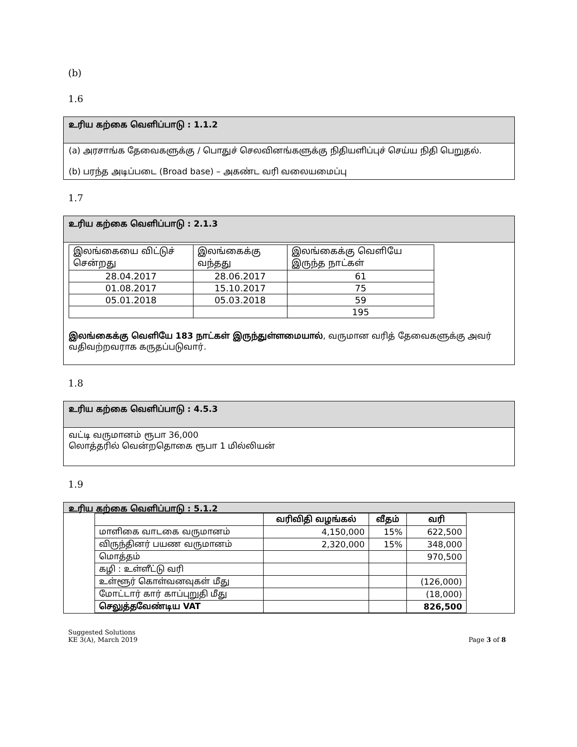(b)
1.6
உரிய கற்கை வெளிப்பாடு : 1.1.2
(a) அரசாங்க தேவைகளுக்கு / பொதுச் செலவினங்களுக்கு நிதியளிப்புச் செய்ய நிதி பெறுதல்.
(b) பரந்த அடிப்படை (Broad base) – அகண்ட வரி வலையமைப்பு
1.7
உரிய கற்கை வெளிப்பாடு : 2.1.3
| இலங்கையை விட்டுச் சென்றது | இலங்கைக்கு வந்தது | இலங்கைக்கு வெளியே இருந்த நாட்கள் |
| 28.04.2017 | 28.06.2017 | 61 |
| 01.08.2017 | 15.10.2017 | 75 |
| 05.01.2018 | 05.03.2018 | 59 |
| | | 195 |
இலங்கைக்கு வெளியே 183 நாட்கள் இருந்துள்ளமையால், வருமான வரித் தேவைகளுக்கு அவர் வதிவற்றவராக கருதப்படுவார்.
1.8
உரிய கற்கை வெளிப்பாடு : 4.5.3
வட்டி வருமானம் ரூபா 36,000
லொத்தரில் வென்றதொகை ரூபா 1 மில்லியன்
1.9
உரிய கற்கை வெளிப்பாடு : 5.1.2
| | வரிவிதி வழங்கல் | வீதம் | வரி |
| மாளிகை வாடகை வருமானம் | 4,150,000 | 15% | 622,500 |
| விருந்தினர் பயண வருமானம் | 2,320,000 | 15% | 348,000 |
| மொத்தம் | | | 970,500 |
| கழி : உள்ளீட்டு வரி | | | |
| உள்ளூர் கொள்வனவுகள் மீது | | | (126,000) |
| மோட்டார் கார் காப்புறுதி மீது | | | (18,000) |
| செலுத்தவேண்டிய VAT | | | 826,500 |
Suggested Solutions
KE 3(A), March 2019
Page 3 of 8